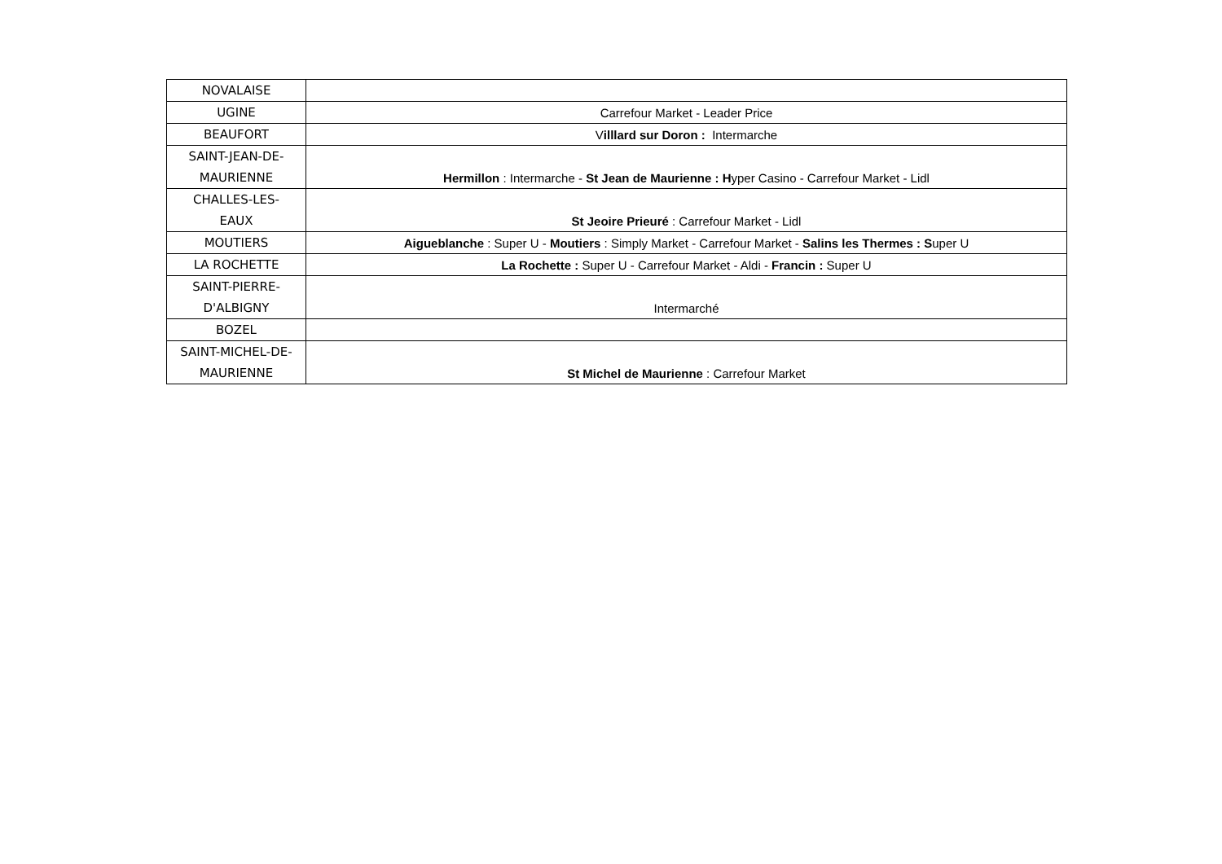| NOVALAISE | |
| UGINE | Carrefour Market - Leader Price |
| BEAUFORT | V illlard sur Doron : Intermarche |
| SAINT-JEAN-DE- MAURIENNE | Hermillon : Intermarche - St Jean de Maurienne : H yper Casino - Carrefour Market - Lidl |
| CHALLES-LES- EAUX | St Jeoire Prieuré : Carrefour Market - Lidl |
| MOUTIERS | Aigueblanche : Super U - Moutiers : Simply Market - Carrefour Market - Salins les Thermes : S uper U |
| LA ROCHETTE | La Rochette : Super U - Carrefour Market - Aldi - Francin : Super U |
| SAINT-PIERRE- D'ALBIGNY | Intermarché |
| BOZEL | |
| SAINT-MICHEL-DE- MAURIENNE | St Michel de Maurienne : Carrefour Market |